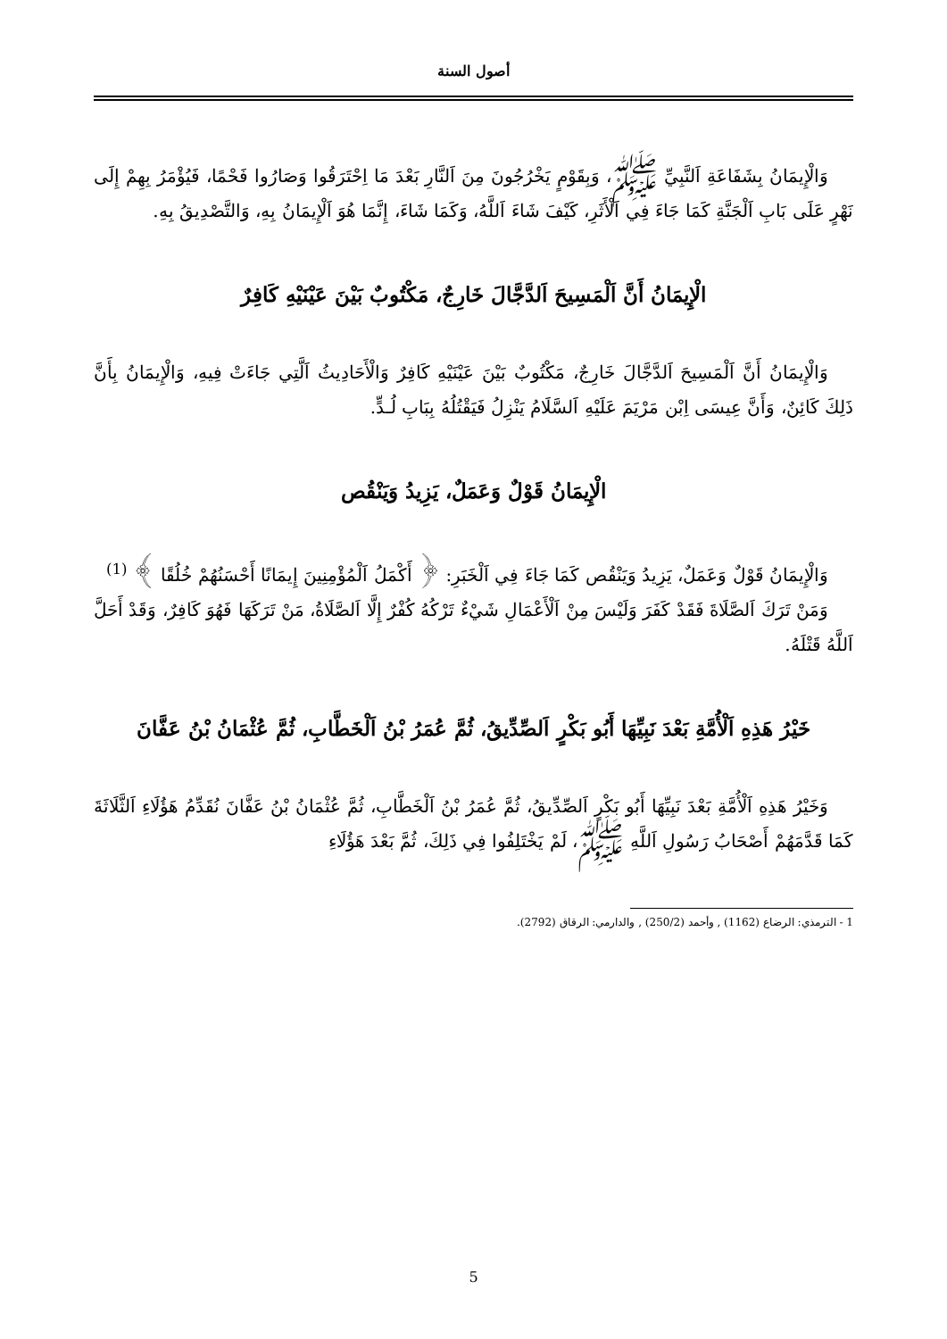أصول السنة
وَالْإِيمَانُ بِشَفَاعَةِ اَلنَّبِيِّ ﷺ، وَبِقَوْمٍ يَخْرُجُونَ مِنَ اَلنَّارِ بَعْدَ مَا اِحْتَرَقُوا وَصَارُوا فَحْمًا، فَيُؤْمَرُ بِهِمْ إِلَى نَهْرٍ عَلَى بَابِ اَلْجَنَّةِ كَمَا جَاءَ فِي اَلْأَثَرِ، كَيْفَ شَاءَ اَللَّهُ، وَكَمَا شَاءَ، إِنَّمَا هُوَ اَلْإِيمَانُ بِهِ، وَالتَّصْدِيقُ بِهِ.
الْإِيمَانُ أَنَّ اَلْمَسِيحَ اَلدَّجَّالَ خَارِجٌ، مَكْتُوبٌ بَيْنَ عَيْنَيْهِ كَافِرٌ
وَالْإِيمَانُ أَنَّ اَلْمَسِيحَ اَلدَّجَّالَ خَارِجٌ، مَكْتُوبٌ بَيْنَ عَيْنَيْهِ كَافِرٌ وَالْأَحَادِيثُ اَلَّتِي جَاءَتْ فِيهِ، وَالْإِيمَانُ بِأَنَّ ذَلِكَ كَائِنٌ، وَأَنَّ عِيسَى اِبْن مَرْيَمَ عَلَيْهِ اَلسَّلَامُ يَنْزِلُ فَيَقْتُلُهُ بِبَابِ لُـدٍّ.
الْإِيمَانُ قَوْلٌ وَعَمَلٌ، يَزِيدُ وَيَنْقُص
وَالْإِيمَانُ قَوْلٌ وَعَمَلٌ، يَزِيدُ وَيَنْقُص كَمَا جَاءَ فِي اَلْخَبَرِ: ﴿ أَكْمَلُ اَلْمُؤْمِنِينَ إِيمَانًا أَحْسَنُهُمْ خُلُقًا ﴾ <sup>(1)</sup>
وَمَنْ تَرَكَ اَلصَّلَاةَ فَقَدْ كَفَرَ وَلَيْسَ مِنْ اَلْأَعْمَالِ شَيْءٌ تَرْكُهُ كُفْرٌ إِلَّا اَلصَّلَاةُ، مَنْ تَرَكَهَا فَهُوَ كَافِرٌ، وَقَدْ أَحَلَّ اَللَّهُ قَتْلَهُ.
خَيْرُ هَذِهِ اَلْأُمَّةِ بَعْدَ نَبِيِّهَا أَبُو بَكْرٍ اَلصِّدِّيقُ، ثُمَّ عُمَرُ بْنُ اَلْخَطَّابِ، ثُمَّ عُثْمَانُ بْنُ عَفَّانَ
وَخَيْرُ هَذِهِ اَلْأُمَّةِ بَعْدَ نَبِيِّهَا أَبُو بَكْرٍ اَلصِّدِّيقُ، ثُمَّ عُمَرُ بْنُ اَلْخَطَّابِ، ثُمَّ عُثْمَانُ بْنُ عَفَّانَ نُقَدِّمُ هَؤُلَاءِ اَلثَّلَاثَةَ كَمَا قَدَّمَهُمْ أَصْحَابُ رَسُولِ اَللَّهِ ﷺ، لَمْ يَخْتَلِفُوا فِي ذَلِكَ، ثُمَّ بَعْدَ هَؤُلَاءِ
1 - الترمذي: الرضاع (1162) , وأحمد (250/2) , والدارمي: الرقاق (2792).
5